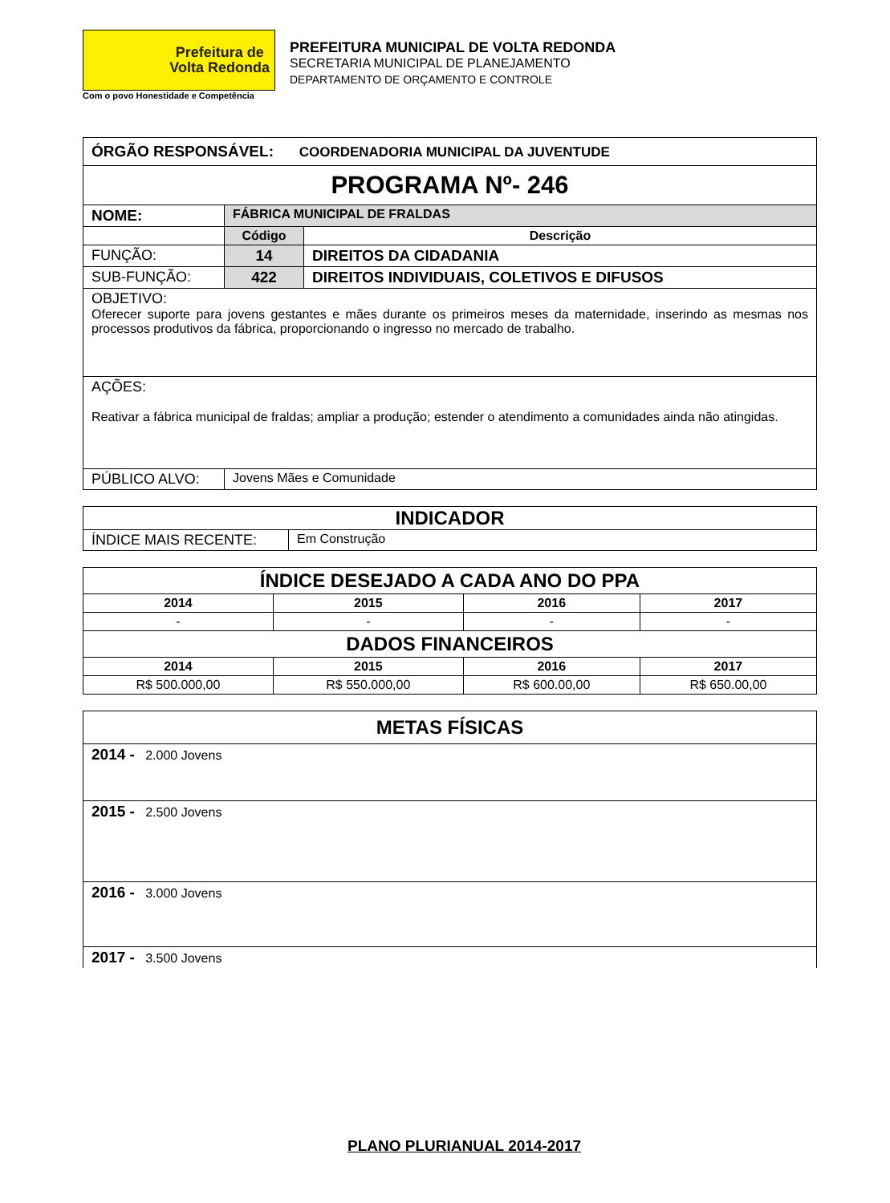Prefeitura de
Volta Redonda
Com o povo Honestidade e Competência
PREFEITURA MUNICIPAL DE VOLTA REDONDA
SECRETARIA MUNICIPAL DE PLANEJAMENTO
DEPARTAMENTO DE ORÇAMENTO E CONTROLE
| ÓRGÃO RESPONSÁVEL: COORDENADORIA MUNICIPAL DA JUVENTUDE | | |
| PROGRAMA Nº- 246 | | |
| NOME: | FÁBRICA MUNICIPAL DE FRALDAS | |
| | Código | Descrição |
| FUNÇÃO: | 14 | DIREITOS DA CIDADANIA |
| SUB-FUNÇÃO: | 422 | DIREITOS INDIVIDUAIS, COLETIVOS E DIFUSOS |
| OBJETIVO: Oferecer suporte para jovens gestantes e mães durante os primeiros meses da maternidade, inserindo as mesmas nos processos produtivos da fábrica, proporcionando o ingresso no mercado de trabalho. | | |
| AÇÕES: Reativar a fábrica municipal de fraldas; ampliar a produção; estender o atendimento a comunidades ainda não atingidas. | | |
| PÚBLICO ALVO: | Jovens Mães e Comunidade | |
| INDICADOR | |
| ÍNDICE MAIS RECENTE: | Em Construção |
| ÍNDICE DESEJADO A CADA ANO DO PPA | | | |
| 2014 | 2015 | 2016 | 2017 |
| - | - | - | - |
| DADOS FINANCEIROS | | | |
| 2014 | 2015 | 2016 | 2017 |
| R$ 500.000,00 | R$ 550.000,00 | R$ 600.00,00 | R$ 650.00,00 |
| METAS FÍSICAS |
| 2014 - 2.000 Jovens |
| 2015 - 2.500 Jovens |
| 2016 - 3.000 Jovens |
| 2017 - 3.500 Jovens |
PLANO PLURIANUAL 2014-2017